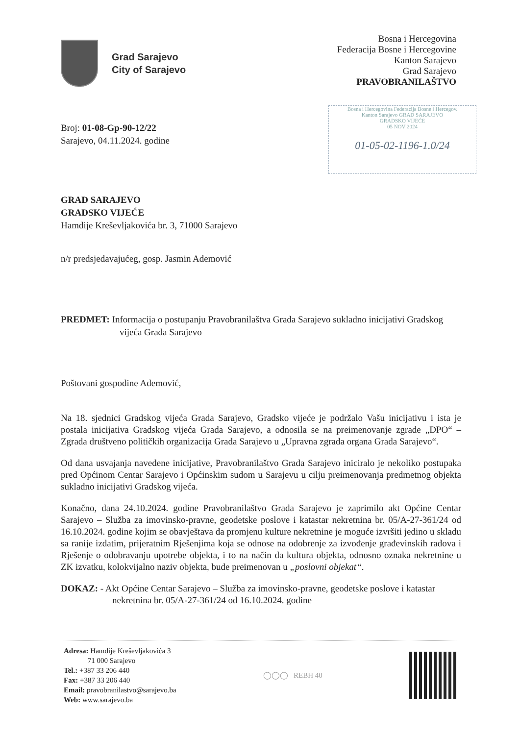Grad Sarajevo
City of Sarajevo
Bosna i Hercegovina
Federacija Bosne i Hercegovine
Kanton Sarajevo
Grad Sarajevo
PRAVOBRANILAŠTVO
Bosna i Hercegovina Federacija Bosne i Hercegov.
Kanton Sarajevo GRAD SARAJEVO
GRADSKO VIJEĆE
05 NOV 2024
01-05-02-1196-1.0/24
Broj: 01-08-Gp-90-12/22
Sarajevo, 04.11.2024. godine
GRAD SARAJEVO
GRADSKO VIJEĆE
Hamdije Kreševljakovića br. 3, 71000 Sarajevo
n/r predsjedavajućeg, gosp. Jasmin Ademović
PREDMET: Informacija o postupanju Pravobranilaštva Grada Sarajevo sukladno inicijativi Gradskog vijeća Grada Sarajevo
Poštovani gospodine Ademović,
Na 18. sjednici Gradskog vijeća Grada Sarajevo, Gradsko vijeće je podržalo Vašu inicijativu i ista je postala inicijativa Gradskog vijeća Grada Sarajevo, a odnosila se na preimenovanje zgrade „DPO“ – Zgrada društveno političkih organizacija Grada Sarajevo u „Upravna zgrada organa Grada Sarajevo“.
Od dana usvajanja navedene inicijative, Pravobranilaštvo Grada Sarajevo iniciralo je nekoliko postupaka pred Općinom Centar Sarajevo i Općinskim sudom u Sarajevu u cilju preimenovanja predmetnog objekta sukladno inicijativi Gradskog vijeća.
Konačno, dana 24.10.2024. godine Pravobranilaštvo Grada Sarajevo je zaprimilo akt Općine Centar Sarajevo – Služba za imovinsko-pravne, geodetske poslove i katastar nekretnina br. 05/A-27-361/24 od 16.10.2024. godine kojim se obavještava da promjenu kulture nekretnine je moguće izvršiti jedino u skladu sa ranije izdatim, prijeratnim Rješenjima koja se odnose na odobrenje za izvođenje građevinskih radova i Rješenje o odobravanju upotrebe objekta, i to na način da kultura objekta, odnosno oznaka nekretnine u ZK izvatku, kolokvijalno naziv objekta, bude preimenovan u „poslovni objekat“.
DOKAZ: - Akt Općine Centar Sarajevo – Služba za imovinsko-pravne, geodetske poslove i katastar nekretnina br. 05/A-27-361/24 od 16.10.2024. godine
Adresa: Hamdije Kreševljakovića 3
71 000 Sarajevo
Tel.: +387 33 206 440
Fax: +387 33 206 440
Email: pravobranilastvo@sarajevo.ba
Web: www.sarajevo.ba
◯◯◯ REBH 40